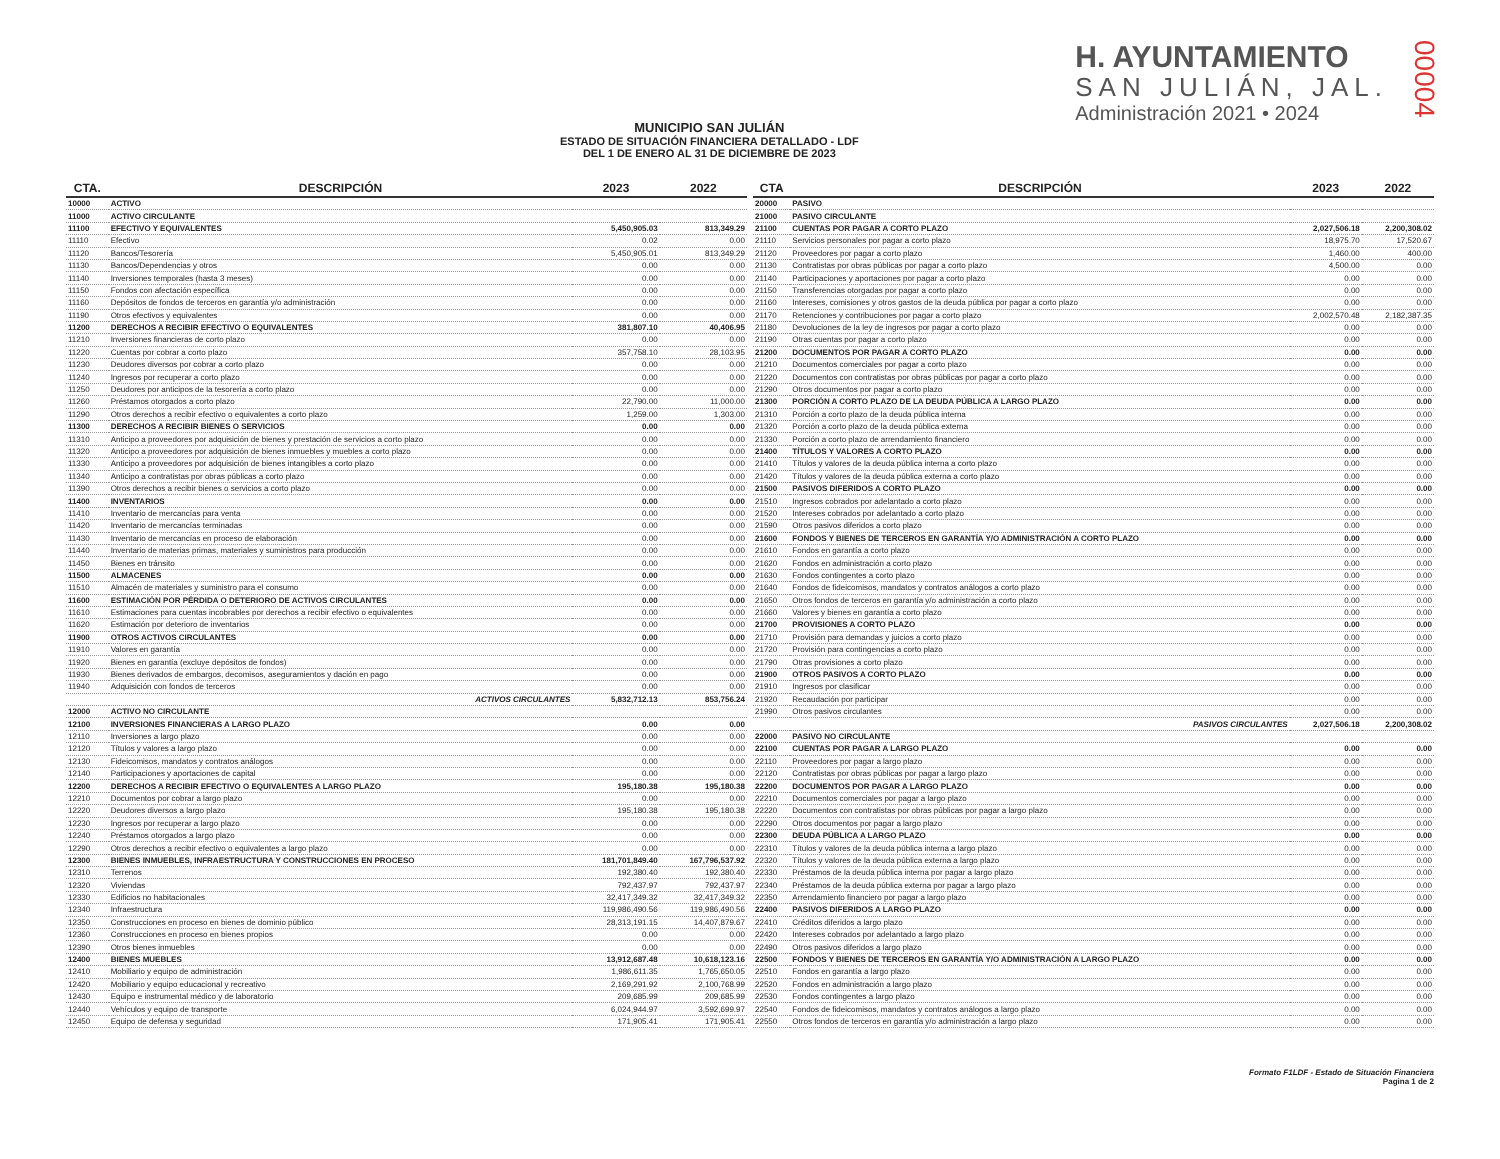MUNICIPIO SAN JULIÁN
ESTADO DE SITUACIÓN FINANCIERA DETALLADO - LDF
DEL 1 DE ENERO AL 31 DE DICIEMBRE DE 2023
H. AYUNTAMIENTO
SAN JULIÁN, JAL.
Administración 2021 • 2024
00004
| CTA. | DESCRIPCIÓN | 2023 | 2022 |
| --- | --- | --- | --- |
| 10000 | ACTIVO | | |
| 11000 | ACTIVO CIRCULANTE | | |
| 11100 | EFECTIVO Y EQUIVALENTES | 5,450,905.03 | 813,349.29 |
| 11110 | Efectivo | 0.02 | 0.00 |
| 11120 | Bancos/Tesorería | 5,450,905.01 | 813,349.29 |
| 11130 | Bancos/Dependencias y otros | 0.00 | 0.00 |
| 11140 | Inversiones temporales (hasta 3 meses) | 0.00 | 0.00 |
| 11150 | Fondos con afectación específica | 0.00 | 0.00 |
| 11160 | Depósitos de fondos de terceros en garantía y/o administración | 0.00 | 0.00 |
| 11190 | Otros efectivos y equivalentes | 0.00 | 0.00 |
| 11200 | DERECHOS A RECIBIR EFECTIVO O EQUIVALENTES | 381,807.10 | 40,406.95 |
| 11210 | Inversiones financieras de corto plazo | 0.00 | 0.00 |
| 11220 | Cuentas por cobrar a corto plazo | 357,758.10 | 28,103.95 |
| 11230 | Deudores diversos por cobrar a corto plazo | 0.00 | 0.00 |
| 11240 | Ingresos por recuperar a corto plazo | 0.00 | 0.00 |
| 11250 | Deudores por anticipos de la tesorería a corto plazo | 0.00 | 0.00 |
| 11260 | Préstamos otorgados a corto plazo | 22,790.00 | 11,000.00 |
| 11290 | Otros derechos a recibir efectivo o equivalentes a corto plazo | 1,259.00 | 1,303.00 |
| 11300 | DERECHOS A RECIBIR BIENES O SERVICIOS | 0.00 | 0.00 |
| 11310 | Anticipo a proveedores por adquisición de bienes y prestación de servicios a corto plazo | 0.00 | 0.00 |
| 11320 | Anticipo a proveedores por adquisición de bienes inmuebles y muebles a corto plazo | 0.00 | 0.00 |
| 11330 | Anticipo a proveedores por adquisición de bienes intangibles a corto plazo | 0.00 | 0.00 |
| 11340 | Anticipo a contratistas por obras públicas a corto plazo | 0.00 | 0.00 |
| 11390 | Otros derechos a recibir bienes o servicios a corto plazo | 0.00 | 0.00 |
| 11400 | INVENTARIOS | 0.00 | 0.00 |
| 11410 | Inventario de mercancías para venta | 0.00 | 0.00 |
| 11420 | Inventario de mercancías terminadas | 0.00 | 0.00 |
| 11430 | Inventario de mercancías en proceso de elaboración | 0.00 | 0.00 |
| 11440 | Inventario de materias primas, materiales y suministros para producción | 0.00 | 0.00 |
| 11450 | Bienes en tránsito | 0.00 | 0.00 |
| 11500 | ALMACENES | 0.00 | 0.00 |
| 11510 | Almacén de materiales y suministro para el consumo | 0.00 | 0.00 |
| 11600 | ESTIMACIÓN POR PÉRDIDA O DETERIORO DE ACTIVOS CIRCULANTES | 0.00 | 0.00 |
| 11610 | Estimaciones para cuentas incobrables por derechos a recibir efectivo o equivalentes | 0.00 | 0.00 |
| 11620 | Estimación por deterioro de inventarios | 0.00 | 0.00 |
| 11900 | OTROS ACTIVOS CIRCULANTES | 0.00 | 0.00 |
| 11910 | Valores en garantía | 0.00 | 0.00 |
| 11920 | Bienes en garantía (excluye depósitos de fondos) | 0.00 | 0.00 |
| 11930 | Bienes derivados de embargos, decomisos, aseguramientos y dación en pago | 0.00 | 0.00 |
| 11940 | Adquisición con fondos de terceros | 0.00 | 0.00 |
| | ACTIVOS CIRCULANTES | 5,832,712.13 | 853,756.24 |
| 12000 | ACTIVO NO CIRCULANTE | | |
| 12100 | INVERSIONES FINANCIERAS A LARGO PLAZO | 0.00 | 0.00 |
| 12110 | Inversiones a largo plazo | 0.00 | 0.00 |
| 12120 | Títulos y valores a largo plazo | 0.00 | 0.00 |
| 12130 | Fideicomisos, mandatos y contratos análogos | 0.00 | 0.00 |
| 12140 | Participaciones y aportaciones de capital | 0.00 | 0.00 |
| 12200 | DERECHOS A RECIBIR EFECTIVO O EQUIVALENTES A LARGO PLAZO | 195,180.38 | 195,180.38 |
| 12210 | Documentos por cobrar a largo plazo | 0.00 | 0.00 |
| 12220 | Deudores diversos a largo plazo | 195,180.38 | 195,180.38 |
| 12230 | Ingresos por recuperar a largo plazo | 0.00 | 0.00 |
| 12240 | Préstamos otorgados a largo plazo | 0.00 | 0.00 |
| 12290 | Otros derechos a recibir efectivo o equivalentes a largo plazo | 0.00 | 0.00 |
| 12300 | BIENES INMUEBLES, INFRAESTRUCTURA Y CONSTRUCCIONES EN PROCESO | 181,701,849.40 | 167,796,537.92 |
| 12310 | Terrenos | 192,380.40 | 192,380.40 |
| 12320 | Viviendas | 792,437.97 | 792,437.97 |
| 12330 | Edificios no habitacionales | 32,417,349.32 | 32,417,349.32 |
| 12340 | Infraestructura | 119,986,490.56 | 119,986,490.56 |
| 12350 | Construcciones en proceso en bienes de dominio público | 28,313,191.15 | 14,407,879.67 |
| 12360 | Construcciones en proceso en bienes propios | 0.00 | 0.00 |
| 12390 | Otros bienes inmuebles | 0.00 | 0.00 |
| 12400 | BIENES MUEBLES | 13,912,687.48 | 10,618,123.16 |
| 12410 | Mobiliario y equipo de administración | 1,986,611.35 | 1,765,650.05 |
| 12420 | Mobiliario y equipo educacional y recreativo | 2,169,291.92 | 2,100,768.99 |
| 12430 | Equipo e instrumental médico y de laboratorio | 209,685.99 | 209,685.99 |
| 12440 | Vehículos y equipo de transporte | 6,024,944.97 | 3,592,699.97 |
| 12450 | Equipo de defensa y seguridad | 171,905.41 | 171,905.41 |
| CTA | DESCRIPCIÓN | 2023 | 2022 |
| --- | --- | --- | --- |
| 20000 | PASIVO | | |
| 21000 | PASIVO CIRCULANTE | | |
| 21100 | CUENTAS POR PAGAR A CORTO PLAZO | 2,027,506.18 | 2,200,308.02 |
| 21110 | Servicios personales por pagar a corto plazo | 18,975.70 | 17,520.67 |
| 21120 | Proveedores por pagar a corto plazo | 1,460.00 | 400.00 |
| 21130 | Contratistas por obras públicas por pagar a corto plazo | 4,500.00 | 0.00 |
| 21140 | Participaciones y aportaciones por pagar a corto plazo | 0.00 | 0.00 |
| 21150 | Transferencias otorgadas por pagar a corto plazo | 0.00 | 0.00 |
| 21160 | Intereses, comisiones y otros gastos de la deuda pública por pagar a corto plazo | 0.00 | 0.00 |
| 21170 | Retenciones y contribuciones por pagar a corto plazo | 2,002,570.48 | 2,182,387.35 |
| 21180 | Devoluciones de la ley de ingresos por pagar a corto plazo | 0.00 | 0.00 |
| 21190 | Otras cuentas por pagar a corto plazo | 0.00 | 0.00 |
| 21200 | DOCUMENTOS POR PAGAR A CORTO PLAZO | 0.00 | 0.00 |
| 21210 | Documentos comerciales por pagar a corto plazo | 0.00 | 0.00 |
| 21220 | Documentos con contratistas por obras públicas por pagar a corto plazo | 0.00 | 0.00 |
| 21290 | Otros documentos por pagar a corto plazo | 0.00 | 0.00 |
| 21300 | PORCIÓN A CORTO PLAZO DE LA DEUDA PÚBLICA A LARGO PLAZO | 0.00 | 0.00 |
| 21310 | Porción a corto plazo de la deuda pública interna | 0.00 | 0.00 |
| 21320 | Porción a corto plazo de la deuda pública externa | 0.00 | 0.00 |
| 21330 | Porción a corto plazo de arrendamiento financiero | 0.00 | 0.00 |
| 21400 | TÍTULOS Y VALORES A CORTO PLAZO | 0.00 | 0.00 |
| 21410 | Títulos y valores de la deuda pública interna a corto plazo | 0.00 | 0.00 |
| 21420 | Títulos y valores de la deuda pública externa a corto plazo | 0.00 | 0.00 |
| 21500 | PASIVOS DIFERIDOS A CORTO PLAZO | 0.00 | 0.00 |
| 21510 | Ingresos cobrados por adelantado a corto plazo | 0.00 | 0.00 |
| 21520 | Intereses cobrados por adelantado a corto plazo | 0.00 | 0.00 |
| 21590 | Otros pasivos diferidos a corto plazo | 0.00 | 0.00 |
| 21600 | FONDOS Y BIENES DE TERCEROS EN GARANTÍA Y/O ADMINISTRACIÓN A CORTO PLAZO | 0.00 | 0.00 |
| 21610 | Fondos en garantía a corto plazo | 0.00 | 0.00 |
| 21620 | Fondos en administración a corto plazo | 0.00 | 0.00 |
| 21630 | Fondos contingentes a corto plazo | 0.00 | 0.00 |
| 21640 | Fondos de fideicomisos, mandatos y contratos análogos a corto plazo | 0.00 | 0.00 |
| 21650 | Otros fondos de terceros en garantía y/o administración a corto plazo | 0.00 | 0.00 |
| 21660 | Valores y bienes en garantía a corto plazo | 0.00 | 0.00 |
| 21700 | PROVISIONES A CORTO PLAZO | 0.00 | 0.00 |
| 21710 | Provisión para demandas y juicios a corto plazo | 0.00 | 0.00 |
| 21720 | Provisión para contingencias a corto plazo | 0.00 | 0.00 |
| 21790 | Otras provisiones a corto plazo | 0.00 | 0.00 |
| 21900 | OTROS PASIVOS A CORTO PLAZO | 0.00 | 0.00 |
| 21910 | Ingresos por clasificar | 0.00 | 0.00 |
| 21920 | Recaudación por participar | 0.00 | 0.00 |
| 21990 | Otros pasivos circulantes | 0.00 | 0.00 |
| | PASIVOS CIRCULANTES | 2,027,506.18 | 2,200,308.02 |
| 22000 | PASIVO NO CIRCULANTE | | |
| 22100 | CUENTAS POR PAGAR A LARGO PLAZO | 0.00 | 0.00 |
| 22110 | Proveedores por pagar a largo plazo | 0.00 | 0.00 |
| 22120 | Contratistas por obras públicas por pagar a largo plazo | 0.00 | 0.00 |
| 22200 | DOCUMENTOS POR PAGAR A LARGO PLAZO | 0.00 | 0.00 |
| 22210 | Documentos comerciales por pagar a largo plazo | 0.00 | 0.00 |
| 22220 | Documentos con contratistas por obras públicas por pagar a largo plazo | 0.00 | 0.00 |
| 22290 | Otros documentos por pagar a largo plazo | 0.00 | 0.00 |
| 22300 | DEUDA PÚBLICA A LARGO PLAZO | 0.00 | 0.00 |
| 22310 | Títulos y valores de la deuda pública interna a largo plazo | 0.00 | 0.00 |
| 22320 | Títulos y valores de la deuda pública externa a largo plazo | 0.00 | 0.00 |
| 22330 | Préstamos de la deuda pública interna por pagar a largo plazo | 0.00 | 0.00 |
| 22340 | Préstamos de la deuda pública externa por pagar a largo plazo | 0.00 | 0.00 |
| 22350 | Arrendamiento financiero por pagar a largo plazo | 0.00 | 0.00 |
| 22400 | PASIVOS DIFERIDOS A LARGO PLAZO | 0.00 | 0.00 |
| 22410 | Créditos diferidos a largo plazo | 0.00 | 0.00 |
| 22420 | Intereses cobrados por adelantado a largo plazo | 0.00 | 0.00 |
| 22490 | Otros pasivos diferidos a largo plazo | 0.00 | 0.00 |
| 22500 | FONDOS Y BIENES DE TERCEROS EN GARANTÍA Y/O ADMINISTRACIÓN A LARGO PLAZO | 0.00 | 0.00 |
| 22510 | Fondos en garantía a largo plazo | 0.00 | 0.00 |
| 22520 | Fondos en administración a largo plazo | 0.00 | 0.00 |
| 22530 | Fondos contingentes a largo plazo | 0.00 | 0.00 |
| 22540 | Fondos de fideicomisos, mandatos y contratos análogos a largo plazo | 0.00 | 0.00 |
| 22550 | Otros fondos de terceros en garantía y/o administración a largo plazo | 0.00 | 0.00 |
Formato F1LDF - Estado de Situación Financiera
Pagina 1 de 2